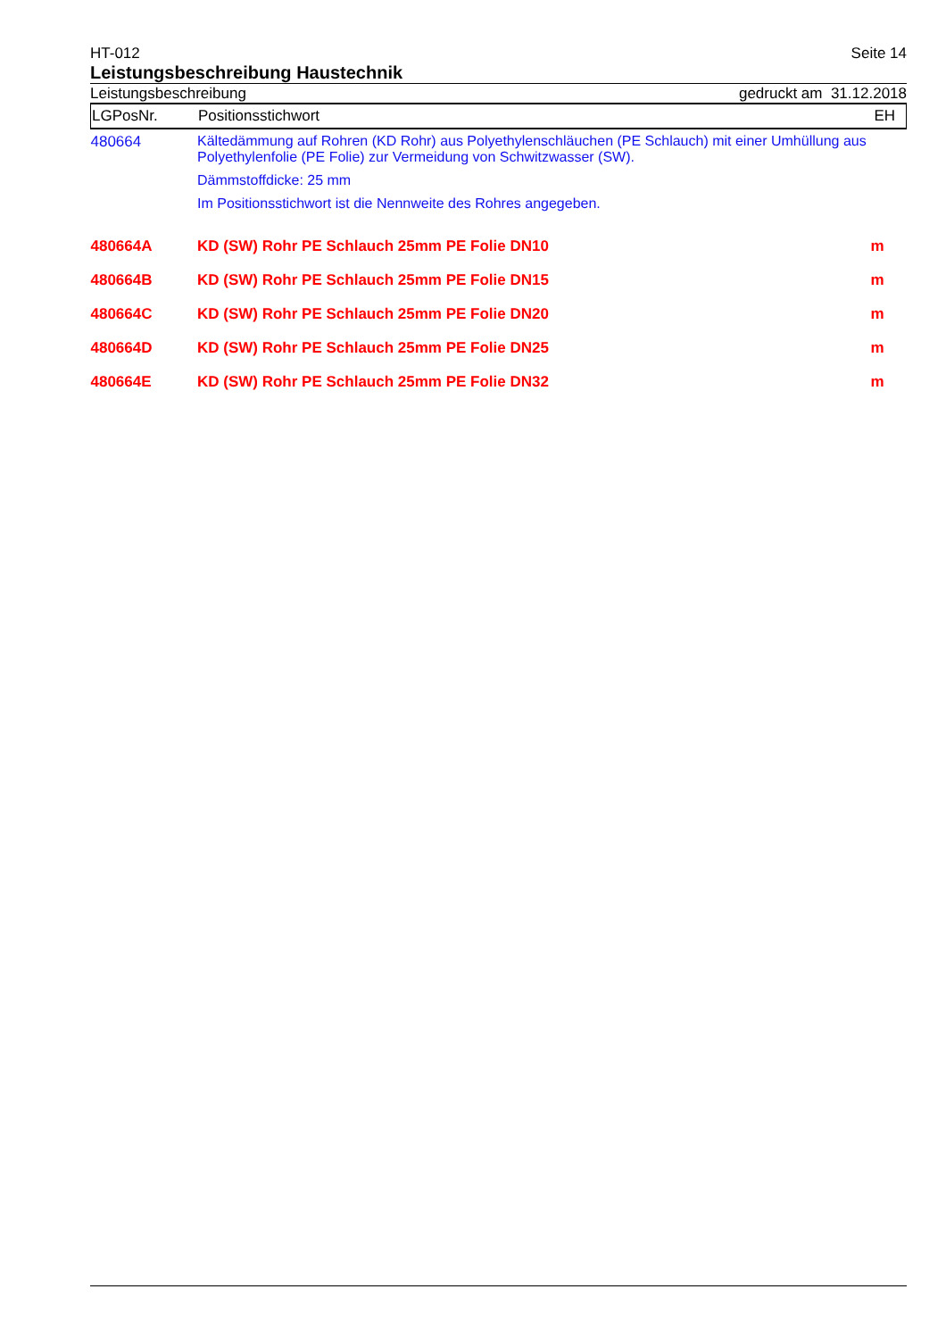HT-012 Seite 14
Leistungsbeschreibung Haustechnik
Leistungsbeschreibung gedruckt am 31.12.2018
| LGPosNr. | Positionsstichwort | EH |
| --- | --- | --- |
| 480664 | Kältedämmung auf Rohren (KD Rohr) aus Polyethylenschläuchen (PE Schlauch) mit einer Umhüllung aus Polyethylenfolie (PE Folie) zur Vermeidung von Schwitzwasser (SW). Dämmstoffdicke: 25 mm Im Positionsstichwort ist die Nennweite des Rohres angegeben. | |
| 480664A | KD (SW) Rohr PE Schlauch 25mm PE Folie DN10 | m |
| 480664B | KD (SW) Rohr PE Schlauch 25mm PE Folie DN15 | m |
| 480664C | KD (SW) Rohr PE Schlauch 25mm PE Folie DN20 | m |
| 480664D | KD (SW) Rohr PE Schlauch 25mm PE Folie DN25 | m |
| 480664E | KD (SW) Rohr PE Schlauch 25mm PE Folie DN32 | m |